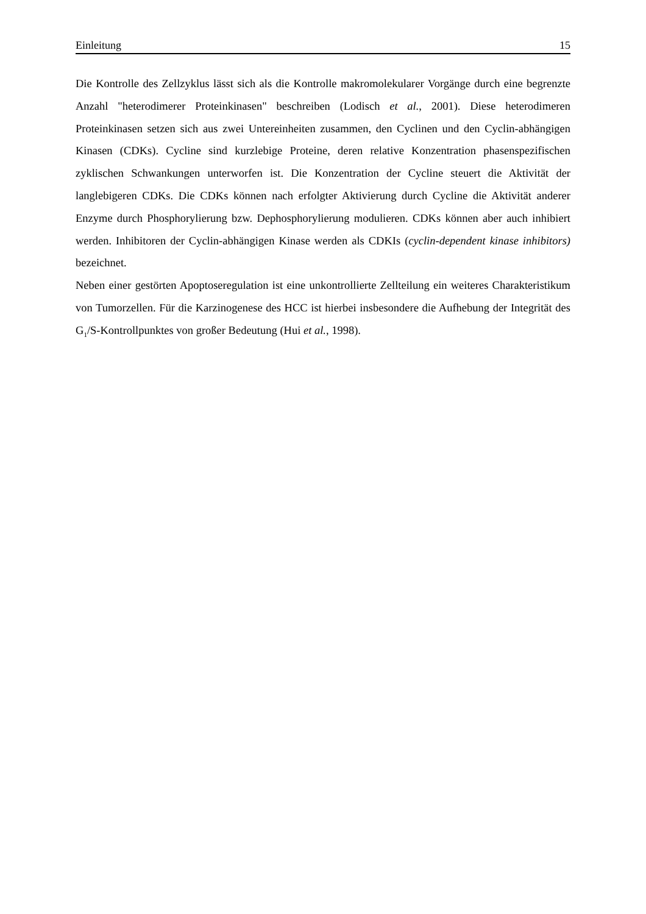Einleitung 15
Die Kontrolle des Zellzyklus lässt sich als die Kontrolle makromolekularer Vorgänge durch eine begrenzte Anzahl "heterodimerer Proteinkinasen" beschreiben (Lodisch et al., 2001). Diese heterodimeren Proteinkinasen setzen sich aus zwei Untereinheiten zusammen, den Cyclinen und den Cyclin-abhängigen Kinasen (CDKs). Cycline sind kurzlebige Proteine, deren relative Konzentration phasenspezifischen zyklischen Schwankungen unterworfen ist. Die Konzentration der Cycline steuert die Aktivität der langlebigeren CDKs. Die CDKs können nach erfolgter Aktivierung durch Cycline die Aktivität anderer Enzyme durch Phosphorylierung bzw. Dephosphorylierung modulieren. CDKs können aber auch inhibiert werden. Inhibitoren der Cyclin-abhängigen Kinase werden als CDKIs (cyclin-dependent kinase inhibitors) bezeichnet.
Neben einer gestörten Apoptoseregulation ist eine unkontrollierte Zellteilung ein weiteres Charakteristikum von Tumorzellen. Für die Karzinogenese des HCC ist hierbei insbesondere die Aufhebung der Integrität des G<sub>1</sub>/S-Kontrollpunktes von großer Bedeutung (Hui et al., 1998).